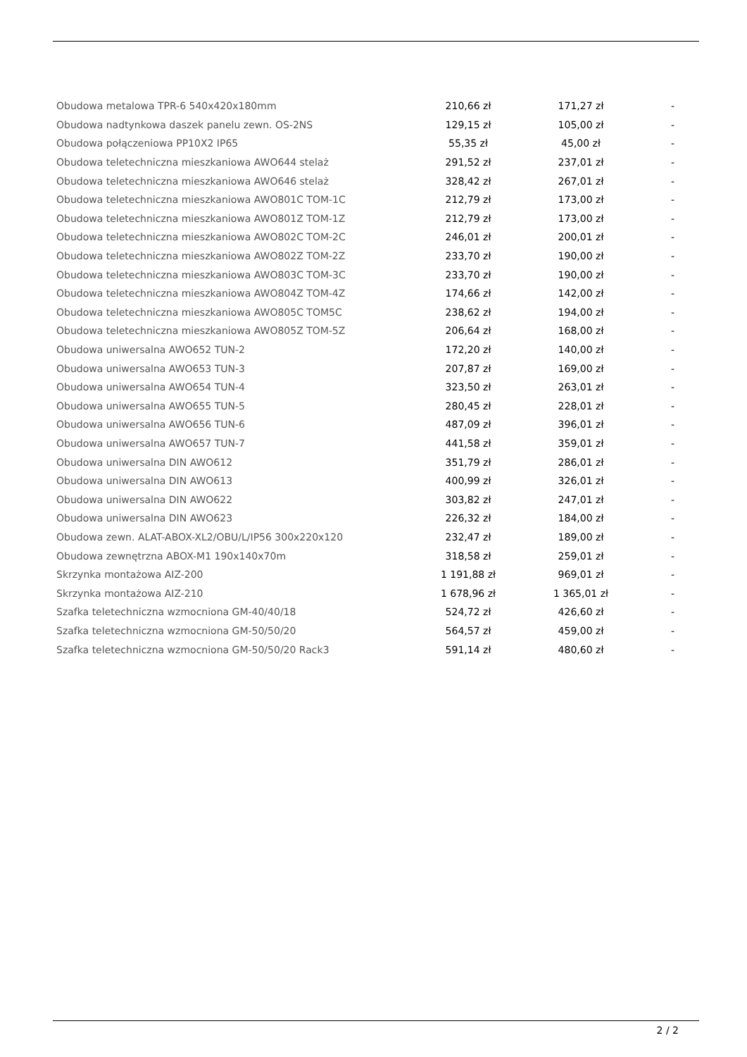| Obudowa metalowa TPR-6 540x420x180mm | 210,66 zł | 171,27 zł | - |
| Obudowa nadtynkowa daszek panelu zewn. OS-2NS | 129,15 zł | 105,00 zł | - |
| Obudowa połączeniowa PP10X2 IP65 | 55,35 zł | 45,00 zł | - |
| Obudowa teletechniczna mieszkaniowa AWO644 stelaż | 291,52 zł | 237,01 zł | - |
| Obudowa teletechniczna mieszkaniowa AWO646 stelaż | 328,42 zł | 267,01 zł | - |
| Obudowa teletechniczna mieszkaniowa AWO801C TOM-1C | 212,79 zł | 173,00 zł | - |
| Obudowa teletechniczna mieszkaniowa AWO801Z TOM-1Z | 212,79 zł | 173,00 zł | - |
| Obudowa teletechniczna mieszkaniowa AWO802C TOM-2C | 246,01 zł | 200,01 zł | - |
| Obudowa teletechniczna mieszkaniowa AWO802Z TOM-2Z | 233,70 zł | 190,00 zł | - |
| Obudowa teletechniczna mieszkaniowa AWO803C TOM-3C | 233,70 zł | 190,00 zł | - |
| Obudowa teletechniczna mieszkaniowa AWO804Z TOM-4Z | 174,66 zł | 142,00 zł | - |
| Obudowa teletechniczna mieszkaniowa AWO805C TOM5C | 238,62 zł | 194,00 zł | - |
| Obudowa teletechniczna mieszkaniowa AWO805Z TOM-5Z | 206,64 zł | 168,00 zł | - |
| Obudowa uniwersalna AWO652 TUN-2 | 172,20 zł | 140,00 zł | - |
| Obudowa uniwersalna AWO653 TUN-3 | 207,87 zł | 169,00 zł | - |
| Obudowa uniwersalna AWO654 TUN-4 | 323,50 zł | 263,01 zł | - |
| Obudowa uniwersalna AWO655 TUN-5 | 280,45 zł | 228,01 zł | - |
| Obudowa uniwersalna AWO656 TUN-6 | 487,09 zł | 396,01 zł | - |
| Obudowa uniwersalna AWO657 TUN-7 | 441,58 zł | 359,01 zł | - |
| Obudowa uniwersalna DIN AWO612 | 351,79 zł | 286,01 zł | - |
| Obudowa uniwersalna DIN AWO613 | 400,99 zł | 326,01 zł | - |
| Obudowa uniwersalna DIN AWO622 | 303,82 zł | 247,01 zł | - |
| Obudowa uniwersalna DIN AWO623 | 226,32 zł | 184,00 zł | - |
| Obudowa zewn. ALAT-ABOX-XL2/OBU/L/IP56 300x220x120 | 232,47 zł | 189,00 zł | - |
| Obudowa zewnętrzna ABOX-M1 190x140x70m | 318,58 zł | 259,01 zł | - |
| Skrzynka montażowa AIZ-200 | 1 191,88 zł | 969,01 zł | - |
| Skrzynka montażowa AIZ-210 | 1 678,96 zł | 1 365,01 zł | - |
| Szafka teletechniczna wzmocniona GM-40/40/18 | 524,72 zł | 426,60 zł | - |
| Szafka teletechniczna wzmocniona GM-50/50/20 | 564,57 zł | 459,00 zł | - |
| Szafka teletechniczna wzmocniona GM-50/50/20 Rack3 | 591,14 zł | 480,60 zł | - |
2 / 2